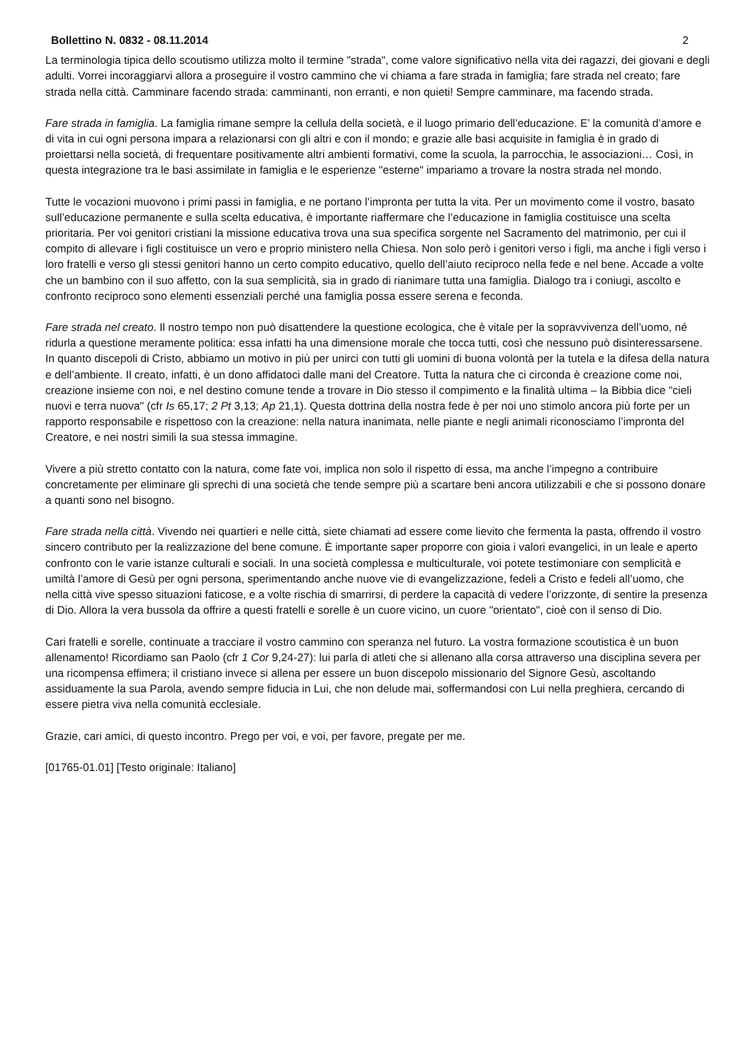Bollettino N. 0832 - 08.11.2014 2
La terminologia tipica dello scoutismo utilizza molto il termine "strada", come valore significativo nella vita dei ragazzi, dei giovani e degli adulti. Vorrei incoraggiarvi allora a proseguire il vostro cammino che vi chiama a fare strada in famiglia; fare strada nel creato; fare strada nella città. Camminare facendo strada: camminanti, non erranti, e non quieti! Sempre camminare, ma facendo strada.
Fare strada in famiglia. La famiglia rimane sempre la cellula della società, e il luogo primario dell’educazione. E’ la comunità d’amore e di vita in cui ogni persona impara a relazionarsi con gli altri e con il mondo; e grazie alle basi acquisite in famiglia è in grado di proiettarsi nella società, di frequentare positivamente altri ambienti formativi, come la scuola, la parrocchia, le associazioni… Così, in questa integrazione tra le basi assimilate in famiglia e le esperienze "esterne" impariamo a trovare la nostra strada nel mondo.
Tutte le vocazioni muovono i primi passi in famiglia, e ne portano l’impronta per tutta la vita. Per un movimento come il vostro, basato sull’educazione permanente e sulla scelta educativa, è importante riaffermare che l’educazione in famiglia costituisce una scelta prioritaria. Per voi genitori cristiani la missione educativa trova una sua specifica sorgente nel Sacramento del matrimonio, per cui il compito di allevare i figli costituisce un vero e proprio ministero nella Chiesa. Non solo però i genitori verso i figli, ma anche i figli verso i loro fratelli e verso gli stessi genitori hanno un certo compito educativo, quello dell’aiuto reciproco nella fede e nel bene. Accade a volte che un bambino con il suo affetto, con la sua semplicità, sia in grado di rianimare tutta una famiglia. Dialogo tra i coniugi, ascolto e confronto reciproco sono elementi essenziali perché una famiglia possa essere serena e feconda.
Fare strada nel creato. Il nostro tempo non può disattendere la questione ecologica, che è vitale per la sopravvivenza dell’uomo, né ridurla a questione meramente politica: essa infatti ha una dimensione morale che tocca tutti, così che nessuno può disinteressarsene. In quanto discepoli di Cristo, abbiamo un motivo in più per unirci con tutti gli uomini di buona volontà per la tutela e la difesa della natura e dell’ambiente. Il creato, infatti, è un dono affidatoci dalle mani del Creatore. Tutta la natura che ci circonda è creazione come noi, creazione insieme con noi, e nel destino comune tende a trovare in Dio stesso il compimento e la finalità ultima – la Bibbia dice "cieli nuovi e terra nuova" (cfr Is 65,17; 2 Pt 3,13; Ap 21,1). Questa dottrina della nostra fede è per noi uno stimolo ancora più forte per un rapporto responsabile e rispettoso con la creazione: nella natura inanimata, nelle piante e negli animali riconosciamo l’impronta del Creatore, e nei nostri simili la sua stessa immagine.
Vivere a più stretto contatto con la natura, come fate voi, implica non solo il rispetto di essa, ma anche l’impegno a contribuire concretamente per eliminare gli sprechi di una società che tende sempre più a scartare beni ancora utilizzabili e che si possono donare a quanti sono nel bisogno.
Fare strada nella città. Vivendo nei quartieri e nelle città, siete chiamati ad essere come lievito che fermenta la pasta, offrendo il vostro sincero contributo per la realizzazione del bene comune. È importante saper proporre con gioia i valori evangelici, in un leale e aperto confronto con le varie istanze culturali e sociali. In una società complessa e multiculturale, voi potete testimoniare con semplicità e umiltà l’amore di Gesù per ogni persona, sperimentando anche nuove vie di evangelizzazione, fedeli a Cristo e fedeli all’uomo, che nella città vive spesso situazioni faticose, e a volte rischia di smarrirsi, di perdere la capacità di vedere l’orizzonte, di sentire la presenza di Dio. Allora la vera bussola da offrire a questi fratelli e sorelle è un cuore vicino, un cuore "orientato", cioè con il senso di Dio.
Cari fratelli e sorelle, continuate a tracciare il vostro cammino con speranza nel futuro. La vostra formazione scoutistica è un buon allenamento! Ricordiamo san Paolo (cfr 1 Cor 9,24-27): lui parla di atleti che si allenano alla corsa attraverso una disciplina severa per una ricompensa effimera; il cristiano invece si allena per essere un buon discepolo missionario del Signore Gesù, ascoltando assiduamente la sua Parola, avendo sempre fiducia in Lui, che non delude mai, soffermandosi con Lui nella preghiera, cercando di essere pietra viva nella comunità ecclesiale.
Grazie, cari amici, di questo incontro. Prego per voi, e voi, per favore, pregate per me.
[01765-01.01] [Testo originale: Italiano]